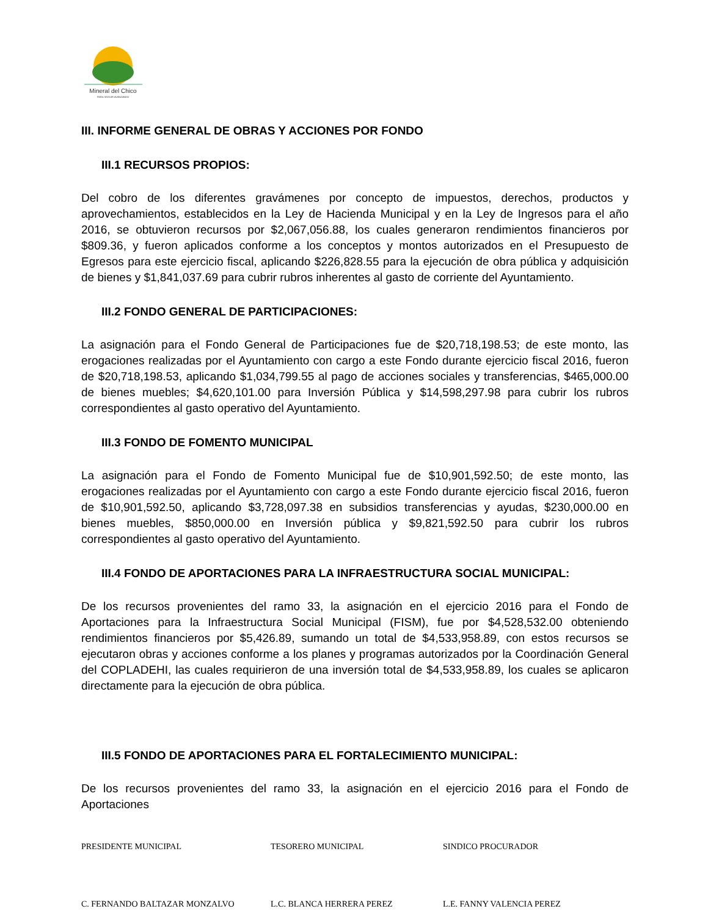Mineral del Chico
PARA SEGUIR AVANZANDO
III. INFORME GENERAL DE OBRAS Y ACCIONES POR FONDO
III.1 RECURSOS PROPIOS:
Del cobro de los diferentes gravámenes por concepto de impuestos, derechos, productos y aprovechamientos, establecidos en la Ley de Hacienda Municipal y en la Ley de Ingresos para el año 2016, se obtuvieron recursos por $2,067,056.88, los cuales generaron rendimientos financieros por $809.36, y fueron aplicados conforme a los conceptos y montos autorizados en el Presupuesto de Egresos para este ejercicio fiscal, aplicando $226,828.55 para la ejecución de obra pública y adquisición de bienes y $1,841,037.69 para cubrir rubros inherentes al gasto de corriente del Ayuntamiento.
III.2 FONDO GENERAL DE PARTICIPACIONES:
La asignación para el Fondo General de Participaciones fue de $20,718,198.53; de este monto, las erogaciones realizadas por el Ayuntamiento con cargo a este Fondo durante ejercicio fiscal 2016, fueron de $20,718,198.53, aplicando $1,034,799.55 al pago de acciones sociales y transferencias, $465,000.00 de bienes muebles; $4,620,101.00 para Inversión Pública y $14,598,297.98 para cubrir los rubros correspondientes al gasto operativo del Ayuntamiento.
III.3 FONDO DE FOMENTO MUNICIPAL
La asignación para el Fondo de Fomento Municipal fue de $10,901,592.50; de este monto, las erogaciones realizadas por el Ayuntamiento con cargo a este Fondo durante ejercicio fiscal 2016, fueron de $10,901,592.50, aplicando $3,728,097.38 en subsidios transferencias y ayudas, $230,000.00 en bienes muebles, $850,000.00 en Inversión pública y $9,821,592.50 para cubrir los rubros correspondientes al gasto operativo del Ayuntamiento.
III.4 FONDO DE APORTACIONES PARA LA INFRAESTRUCTURA SOCIAL MUNICIPAL:
De los recursos provenientes del ramo 33, la asignación en el ejercicio 2016 para el Fondo de Aportaciones para la Infraestructura Social Municipal (FISM), fue por $4,528,532.00 obteniendo rendimientos financieros por $5,426.89, sumando un total de $4,533,958.89, con estos recursos se ejecutaron obras y acciones conforme a los planes y programas autorizados por la Coordinación General del COPLADEHI, las cuales requirieron de una inversión total de $4,533,958.89, los cuales se aplicaron directamente para la ejecución de obra pública.
III.5 FONDO DE APORTACIONES PARA EL FORTALECIMIENTO MUNICIPAL:
De los recursos provenientes del ramo 33, la asignación en el ejercicio 2016 para el Fondo de Aportaciones
PRESIDENTE MUNICIPAL TESORERO MUNICIPAL SINDICO PROCURADOR
C. FERNANDO BALTAZAR MONZALVO L.C. BLANCA HERRERA PEREZ L.E. FANNY VALENCIA PEREZ